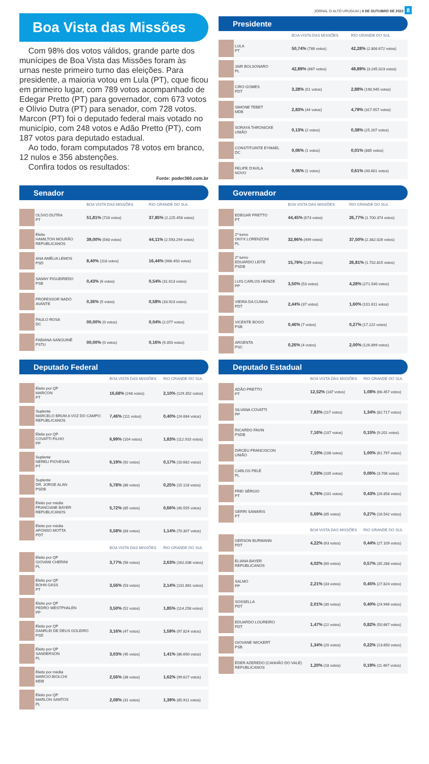JORNAL O ALTO URUGUAI | 4 DE OUTUBRO DE 2022 8
Boa Vista das Missões
Com 98% dos votos válidos, grande parte dos munícipes de Boa Vista das Missões foram às urnas neste primeiro turno das eleições. Para presidente, a maioria votou em Lula (PT), cque ficou em primeiro lugar, com 789 votos acompanhado de Edegar Pretto (PT) para governador, com 673 votos e Olívio Dutra (PT) para senador, com 728 votos. Marcon (PT) foi o deputado federal mais votado no município, com 248 votos e Adão Pretto (PT), com 187 votos para deputado estadual.
Ao todo, foram computados 78 votos em branco, 12 nulos e 356 abstenções.
Confira todos os resultados:
Fonte: poder360.com.br
Presidente
| | | BOA VISTA DAS MISSÕES | RIO GRANDE DO SUL |
| --- | --- | --- | --- |
| | LULA PT | 50,74% (789 votos) | 42,28% (2.806.672 votos) |
| | JAIR BOLSONARO PL | 42,89% (667 votos) | 48,89% (3.245.023 votos) |
| | CIRO GOMES PDT | 3,28% (51 votos) | 2,88% (190.945 votos) |
| | SIMONE TEBET MDB | 2,83% (44 votos) | 4,79% (317.957 votos) |
| | SORAYA THRONICKE UNIÃO | 0,13% (2 votos) | 0,38% (25.207 votos) |
| | CONSTITUINTE EYMAEL DC | 0,06% (1 votos) | 0,01% (885 votos) |
| | FELIPE D'AVILA NOVO | 0,06% (1 votos) | 0,61% (40.601 votos) |
Senador
| | | BOA VISTA DAS MISSÕES | RIO GRANDE DO SUL |
| --- | --- | --- | --- |
| | OLÍVIO DUTRA PT | 51,81% (728 votos) | 37,85% (2.225.458 votos) |
| | Eleito HAMILTON MOURÃO REPUBLICANOS | 39,00% (548 votos) | 44,11% (2.593.294 votos) |
| | ANA AMÉLIA LEMOS PSD | 8,40% (118 votos) | 16,44% (966.450 votos) |
| | SANNY FIGUEIREDO PSB | 0,43% (6 votos) | 0,54% (31.613 votos) |
| | PROFESSOR NADO AVANTE | 0,36% (5 votos) | 0,58% (33.923 votos) |
| | PAULO ROSA DC | 00,00% (0 votos) | 0,04% (2.077 votos) |
| | FABIANA SANGUINÉ PSTU | 00,00% (0 votos) | 0,16% (9.353 votos) |
Governador
| | | BOA VISTA DAS MISSÕES | RIO GRANDE DO SUL |
| --- | --- | --- | --- |
| | EDEGAR PRETTO PT | 44,45% (673 votos) | 26,77% (1.700.374 votos) |
| | 2º turno ONYX LORENZONI PL | 32,96% (499 votos) | 37,50% (2.382.026 votos) |
| | 2º turno EDUARDO LEITE PSDB | 15,79% (239 votos) | 26,81% (1.702.815 votos) |
| | LUIS CARLOS HEINZE PP | 3,50% (53 votos) | 4,28% (271.540 votos) |
| | VIEIRA DA CUNHA PDT | 2,44% (37 votos) | 1,60% (101.611 votos) |
| | VICENTE BOGO PSB | 0,46% (7 votos) | 0,27% (17.222 votos) |
| | ARGENTA PSC | 0,26% (4 votos) | 2,00% (126.899 votos) |
Deputado Federal
| | | BOA VISTA DAS MISSÕES | RIO GRANDE DO SUL |
| --- | --- | --- | --- |
| | Eleito por QP MARCON PT | 16,68% (248 votos) | 2,10% (129.352 votos) |
| | Suplente MARCELO BRUM A VOZ DO CAMPO REPUBLICANOS | 7,46% (111 votos) | 0,40% (24.684 votos) |
| | Eleito por QP COVATTI FILHO PP | 6,99% (104 votos) | 1,83% (112.910 votos) |
| | Suplente NEREU PIOVESAN PT | 6,19% (92 votos) | 0,17% (10.682 votos) |
| | Suplente DR. JORGE ALAN PSDB | 5,78% (86 votos) | 0,25% (15.118 votos) |
| | Eleito por média FRANCIANE BAYER REPUBLICANOS | 5,72% (85 votos) | 0,66% (40.555 votos) |
| | Eleito por média AFONSO MOTTA PDT | 5,58% (83 votos) | 1,14% (70.307 votos) |
| | | BOA VISTA DAS MISSÕES | RIO GRANDE DO SUL |
| | Eleito por QP GIOVANI CHERINI PL | 3,77% (56 votos) | 2,63% (162.036 votos) |
| | Eleito por QP BOHN GASS PT | 3,56% (53 votos) | 2,14% (131.881 votos) |
| | Eleito por QP PEDRO WESTPHALEN PP | 3,50% (52 votos) | 1,85% (114.258 votos) |
| | Eleito por QP DANRLEI DE DEUS GOLEIRO PSD | 3,16% (47 votos) | 1,59% (97.824 votos) |
| | Eleito por QP SANDERSON PL | 3,03% (45 votos) | 1,41% (86.690 votos) |
| | Eleito por média MARCIO BIOLCHI MDB | 2,56% (38 votos) | 1,62% (99.627 votos) |
| | Eleito por QP MARLON SANTOS PL | 2,08% (31 votos) | 1,39% (85.911 votos) |
Deputado Estadual
| | | BOA VISTA DAS MISSÕES | RIO GRANDE DO SUL |
| --- | --- | --- | --- |
| | ADÃO PRETTO PT | 12,52% (187 votos) | 1,08% (66.457 votos) |
| | SILVANA COVATTI PP | 7,83% (117 votos) | 1,34% (82.717 votos) |
| | RICARDO FAVIN PSDB | 7,16% (107 votos) | 0,15% (9.201 votos) |
| | DIRCEU FRANCISCON UNIÃO | 7,10% (106 votos) | 1,00% (61.797 votos) |
| | CARLOS PELÉ PL | 7,03% (105 votos) | 0,06% (3.706 votos) |
| | FREI SÉRGIO PT | 6,76% (101 votos) | 0,43% (26.858 votos) |
| | GERRI SAWARIS PT | 5,69% (85 votos) | 0,27% (16.542 votos) |
| | | BOA VISTA DAS MISSÕES | RIO GRANDE DO SUL |
| | GERSON BURMANN PDT | 4,22% (63 votos) | 0,44% (27.109 votos) |
| | ELIANA BAYER REPUBLICANOS | 4,02% (60 votos) | 0,57% (35.288 votos) |
| | SALMO PP | 2,21% (33 votos) | 0,45% (27.824 votos) |
| | SOSSELLA PDT | 2,01% (30 votos) | 0,40% (24.946 votos) |
| | EDUARDO LOUREIRO PDT | 1,47% (22 votos) | 0,82% (50.667 votos) |
| | GIOVANE WICKERT PSB | 1,34% (20 votos) | 0,22% (13.650 votos) |
| | ÉDER AZEREDO (CANHÃO DO VALE) REPUBLICANOS | 1,20% (18 votos) | 0,19% (11.467 votos) |